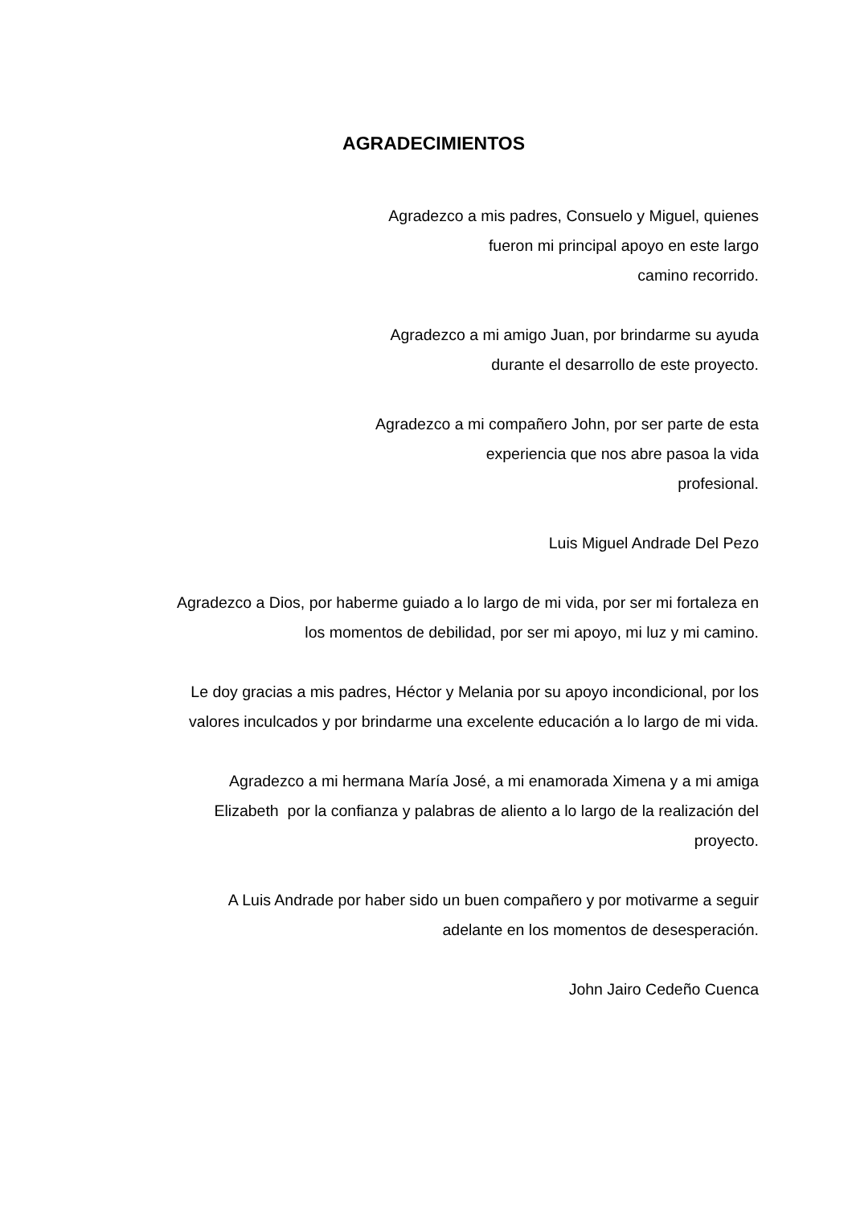AGRADECIMIENTOS
Agradezco a mis padres, Consuelo y Miguel, quienes
fueron mi principal apoyo en este largo
camino recorrido.
Agradezco a mi amigo Juan, por brindarme su ayuda
durante el desarrollo de este proyecto.
Agradezco a mi compañero John, por ser parte de esta
experiencia que nos abre pasoa la vida
profesional.
Luis Miguel Andrade Del Pezo
Agradezco a Dios, por haberme guiado a lo largo de mi vida, por ser mi fortaleza en
los momentos de debilidad, por ser mi apoyo, mi luz y mi camino.
Le doy gracias a mis padres, Héctor y Melania por su apoyo incondicional, por los
valores inculcados y por brindarme una excelente educación a lo largo de mi vida.
Agradezco a mi hermana María José, a mi enamorada Ximena y a mi amiga
Elizabeth por la confianza y palabras de aliento a lo largo de la realización del
proyecto.
A Luis Andrade por haber sido un buen compañero y por motivarme a seguir
adelante en los momentos de desesperación.
John Jairo Cedeño Cuenca